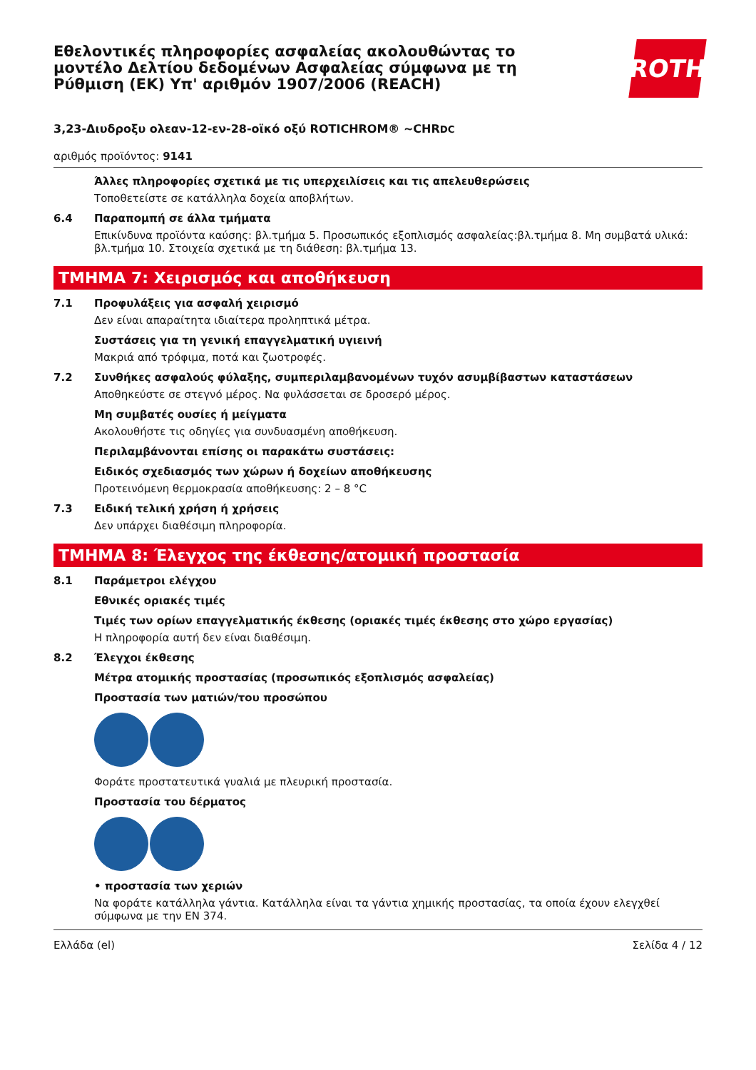Εθελοντικές πληροφορίες ασφαλείας ακολουθώντας το μοντέλο Δελτίου δεδομένων Ασφαλείας σύμφωνα με τη Ρύθμιση (ΕΚ) Υπ' αριθμόν 1907/2006 (REACH)
ROTH
3,23-Διυδροξυ ολεαν-12-εν-28-οϊκό οξύ ROTICHROM® ~CHRDC
αριθμός προϊόντος: 9141
Άλλες πληροφορίες σχετικά με τις υπερχειλίσεις και τις απελευθερώσεις
Τοποθετείστε σε κατάλληλα δοχεία αποβλήτων.
6.4 Παραπομπή σε άλλα τμήματα
Επικίνδυνα προϊόντα καύσης: βλ.τμήμα 5. Προσωπικός εξοπλισμός ασφαλείας:βλ.τμήμα 8. Μη συμβατά υλικά: βλ.τμήμα 10. Στοιχεία σχετικά με τη διάθεση: βλ.τμήμα 13.
ΤΜΗΜΑ 7: Χειρισμός και αποθήκευση
7.1 Προφυλάξεις για ασφαλή χειρισμό
Δεν είναι απαραίτητα ιδιαίτερα προληπτικά μέτρα.
Συστάσεις για τη γενική επαγγελματική υγιεινή
Μακριά από τρόφιμα, ποτά και ζωοτροφές.
7.2 Συνθήκες ασφαλούς φύλαξης, συμπεριλαμβανομένων τυχόν ασυμβίβαστων καταστάσεων
Αποθηκεύστε σε στεγνό μέρος. Να φυλάσσεται σε δροσερό μέρος.
Μη συμβατές ουσίες ή μείγματα
Ακολουθήστε τις οδηγίες για συνδυασμένη αποθήκευση.
Περιλαμβάνονται επίσης οι παρακάτω συστάσεις:
Ειδικός σχεδιασμός των χώρων ή δοχείων αποθήκευσης
Προτεινόμενη θερμοκρασία αποθήκευσης: 2 – 8 °C
7.3 Ειδική τελική χρήση ή χρήσεις
Δεν υπάρχει διαθέσιμη πληροφορία.
ΤΜΗΜΑ 8: Έλεγχος της έκθεσης/ατομική προστασία
8.1 Παράμετροι ελέγχου
Εθνικές οριακές τιμές
Τιμές των ορίων επαγγελματικής έκθεσης (οριακές τιμές έκθεσης στο χώρο εργασίας)
Η πληροφορία αυτή δεν είναι διαθέσιμη.
8.2 Έλεγχοι έκθεσης
Μέτρα ατομικής προστασίας (προσωπικός εξοπλισμός ασφαλείας)
Προστασία των ματιών/του προσώπου
Φοράτε προστατευτικά γυαλιά με πλευρική προστασία.
Προστασία του δέρματος
• προστασία των χεριών
Να φοράτε κατάλληλα γάντια. Κατάλληλα είναι τα γάντια χημικής προστασίας, τα οποία έχουν ελεγχθεί σύμφωνα με την EN 374.
Ελλάδα (el) Σελίδα 4 / 12